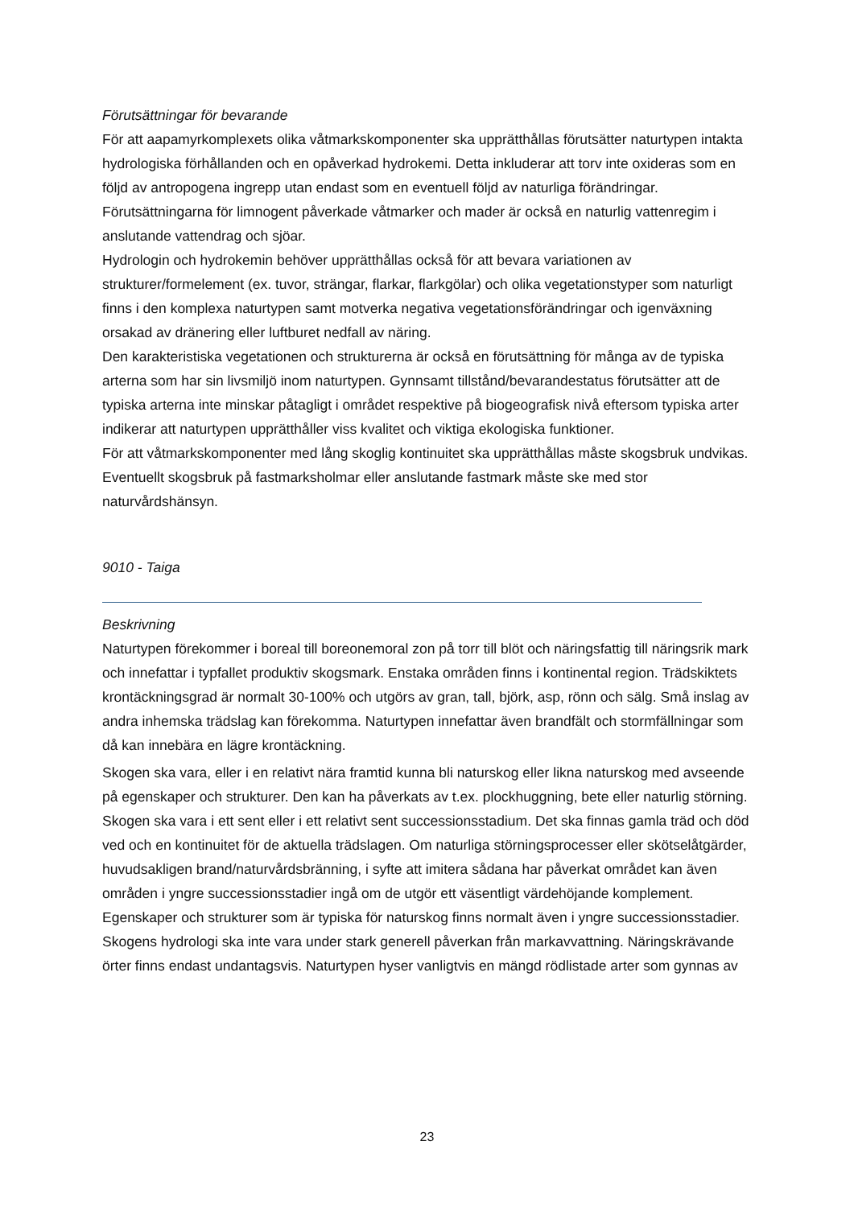Förutsättningar för bevarande
För att aapamyrkomplexets olika våtmarkskomponenter ska upprätthållas förutsätter naturtypen intakta hydrologiska förhållanden och en opåverkad hydrokemi. Detta inkluderar att torv inte oxideras som en följd av antropogena ingrepp utan endast som en eventuell följd av naturliga förändringar. Förutsättningarna för limnogent påverkade våtmarker och mader är också en naturlig vattenregim i anslutande vattendrag och sjöar.
Hydrologin och hydrokemin behöver upprätthållas också för att bevara variationen av strukturer/formelement (ex. tuvor, strängar, flarkar, flarkgölar) och olika vegetationstyper som naturligt finns i den komplexa naturtypen samt motverka negativa vegetationsförändringar och igenväxning orsakad av dränering eller luftburet nedfall av näring.
Den karakteristiska vegetationen och strukturerna är också en förutsättning för många av de typiska arterna som har sin livsmiljö inom naturtypen. Gynnsamt tillstånd/bevarandestatus förutsätter att de typiska arterna inte minskar påtagligt i området respektive på biogeografisk nivå eftersom typiska arter indikerar att naturtypen upprätthåller viss kvalitet och viktiga ekologiska funktioner.
För att våtmarkskomponenter med lång skoglig kontinuitet ska upprätthållas måste skogsbruk undvikas. Eventuellt skogsbruk på fastmarksholmar eller anslutande fastmark måste ske med stor naturvårdshänsyn.
9010 - Taiga
Beskrivning
Naturtypen förekommer i boreal till boreonemoral zon på torr till blöt och näringsfattig till näringsrik mark och innefattar i typfallet produktiv skogsmark. Enstaka områden finns i kontinental region. Trädskiktets krontäckningsgrad är normalt 30-100% och utgörs av gran, tall, björk, asp, rönn och sälg. Små inslag av andra inhemska trädslag kan förekomma. Naturtypen innefattar även brandfält och stormfällningar som då kan innebära en lägre krontäckning.
Skogen ska vara, eller i en relativt nära framtid kunna bli naturskog eller likna naturskog med avseende på egenskaper och strukturer. Den kan ha påverkats av t.ex. plockhuggning, bete eller naturlig störning. Skogen ska vara i ett sent eller i ett relativt sent successionsstadium. Det ska finnas gamla träd och död ved och en kontinuitet för de aktuella trädslagen. Om naturliga störningsprocesser eller skötselåtgärder, huvudsakligen brand/naturvårdsbränning, i syfte att imitera sådana har påverkat området kan även områden i yngre successionsstadier ingå om de utgör ett väsentligt värdehöjande komplement. Egenskaper och strukturer som är typiska för naturskog finns normalt även i yngre successionsstadier. Skogens hydrologi ska inte vara under stark generell påverkan från markavvattning. Näringskrävande örter finns endast undantagsvis. Naturtypen hyser vanligtvis en mängd rödlistade arter som gynnas av
23